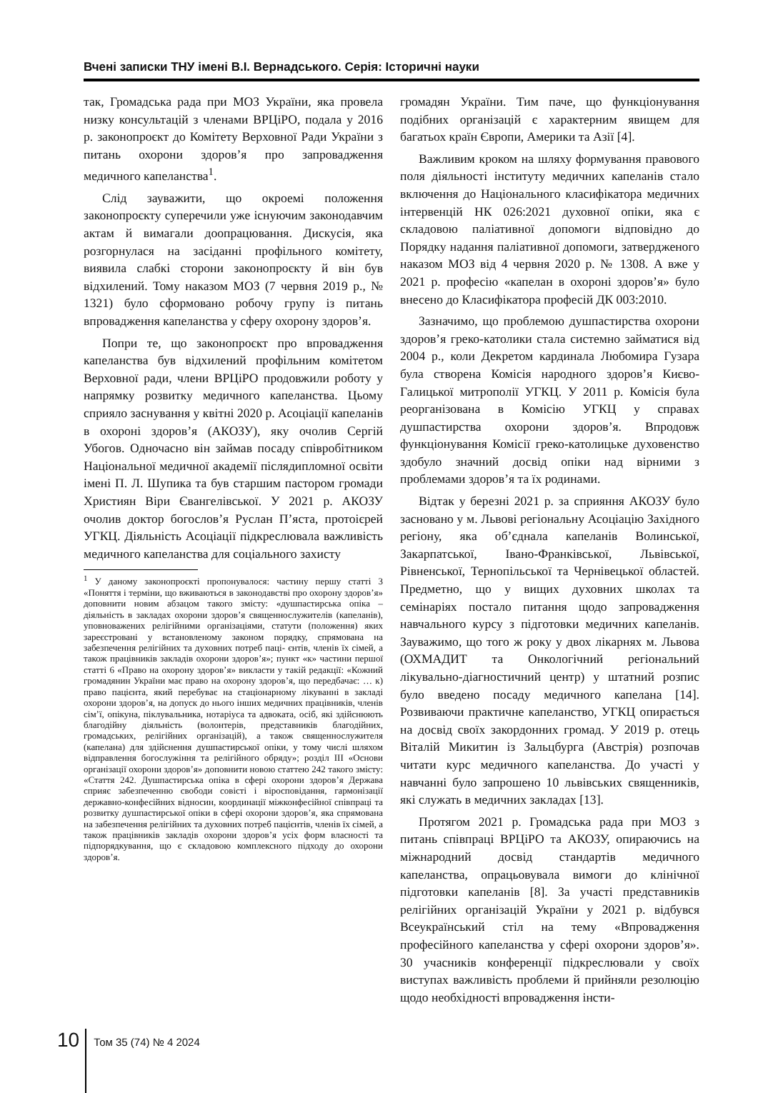Вчені записки ТНУ імені В.І. Вернадського. Серія: Історичні науки
так, Громадська рада при МОЗ України, яка провела низку консультацій з членами ВРЦіРО, подала у 2016 р. законопроєкт до Комітету Верховної Ради України з питань охорони здоров’я про запровадження медичного капеланства<sup>1</sup>.
Слід зауважити, що окроемі положення законопроєкту суперечили уже існуючим законодавчим актам й вимагали доопрацювання. Дискусія, яка розгорнулася на засіданні профільного комітету, виявила слабкі сторони законопроєкту й він був відхилений. Тому наказом МОЗ (7 червня 2019 р., № 1321) було сформовано робочу групу із питань впровадження капеланства у сферу охорону здоров’я.
Попри те, що законопроєкт про впровадження капеланства був відхилений профільним комітетом Верховної ради, члени ВРЦіРО продовжили роботу у напрямку розвитку медичного капеланства. Цьому сприяло заснування у квітні 2020 р. Асоціації капеланів в охороні здоров’я (АКОЗУ), яку очолив Сергій Убогов. Одночасно він займав посаду співробітником Національної медичної академії післядипломної освіти імені П. Л. Шупика та був старшим пастором громади Християн Віри Євангелівської. У 2021 р. АКОЗУ очолив доктор богослов’я Руслан П’яста, протоієрей УГКЦ. Діяльність Асоціації підкреслювала важливість медичного капеланства для соціального захисту
<sup>1</sup> У даному законопроєкті пропонувалося: частину першу статті 3 «Поняття і терміни, що вживаються в законодавстві про охорону здоров’я» доповнити новим абзацом такого змісту: «душпастирська опіка – діяльність в закладах охорони здоров’я священнослужителів (капеланів), уповноважених релігійними організаціями, статути (положення) яких зареєстровані у встановленому законом порядку, спрямована на забезпечення релігійних та духовних потреб паці- єнтів, членів їх сімей, а також працівників закладів охорони здоров’я»; пункт «к» частини першої статті 6 «Право на охорону здоров’я» викласти у такій редакції: «Кожний громадянин України має право на охорону здоров’я, що передбачає: … к) право пацієнта, який перебуває на стаціонарному лікуванні в закладі охорони здоров’я, на допуск до нього інших медичних працівників, членів сім’ї, опікуна, піклувальника, нотаріуса та адвоката, осіб, які здійснюють благодійну діяльність (волонтерів, представників благодійних, громадських, релігійних організацій), а також священнослужителя (капелана) для здійснення душпастирської опіки, у тому числі шляхом відправлення богослужіння та релігійного обряду»; розділ III «Основи організації охорони здоров’я» доповнити новою статтею 242 такого змісту: «Стаття 242. Душпастирська опіка в сфері охорони здоров’я Держава сприяє забезпеченню свободи совісті і віросповідання, гармонізації державно-конфесійних відносин, координації міжконфесійної співпраці та розвитку душпастирської опіки в сфері охорони здоров’я, яка спрямована на забезпечення релігійних та духовних потреб пацієнтів, членів їх сімей, а також працівників закладів охорони здоров’я усіх форм власності та підпорядкування, що є складовою комплексного підходу до охорони здоров’я.
громадян України. Тим паче, що функціонування подібних організацій є характерним явищем для багатьох країн Європи, Америки та Азії [4].
Важливим кроком на шляху формування правового поля діяльності інституту медичних капеланів стало включення до Національного класифікатора медичних інтервенцій НК 026:2021 духовної опіки, яка є складовою паліативної допомоги відповідно до Порядку надання паліативної допомоги, затвердженого наказом МОЗ від 4 червня 2020 р. № 1308. А вже у 2021 р. професію «капелан в охороні здоров’я» було внесено до Класифікатора професій ДК 003:2010.
Зазначимо, що проблемою душпастирства охорони здоров’я греко-католики стала системно займатися від 2004 р., коли Декретом кардинала Любомира Гузара була створена Комісія народного здоров’я Києво-Галицької митрополії УГКЦ. У 2011 р. Комісія була реорганізована в Комісію УГКЦ у справах душпастирства охорони здоров’я. Впродовж функціонування Комісії греко-католицьке духовенство здобуло значний досвід опіки над вірними з проблемами здоров’я та їх родинами.
Відтак у березні 2021 р. за сприяння АКОЗУ було засновано у м. Львові регіональну Асоціацію Західного регіону, яка об’єднала капеланів Волинської, Закарпатської, Івано-Франківської, Львівської, Рівненської, Тернопільської та Чернівецької областей. Предметно, що у вищих духовних школах та семінаріях постало питання щодо запровадження навчального курсу з підготовки медичних капеланів. Зауважимо, що того ж року у двох лікарнях м. Львова (ОХМАДИТ та Онкологічний регіональний лікувально-діагностичний центр) у штатний розпис було введено посаду медичного капелана [14]. Розвиваючи практичне капеланство, УГКЦ опирається на досвід своїх закордонних громад. У 2019 р. отець Віталій Микитин із Зальцбурга (Австрія) розпочав читати курс медичного капеланства. До участі у навчанні було запрошено 10 львівських священників, які служать в медичних закладах [13].
Протягом 2021 р. Громадська рада при МОЗ з питань співпраці ВРЦіРО та АКОЗУ, опираючись на міжнародний досвід стандартів медичного капеланства, опрацьовувала вимоги до клінічної підготовки капеланів [8]. За участі представників релігійних організацій України у 2021 р. відбувся Всеукраїнський стіл на тему «Впровадження професійного капеланства у сфері охорони здоров’я». 30 учасників конференції підкреслювали у своїх виступах важливість проблеми й прийняли резолюцію щодо необхідності впровадження інсти-
10
Том 35 (74) № 4 2024